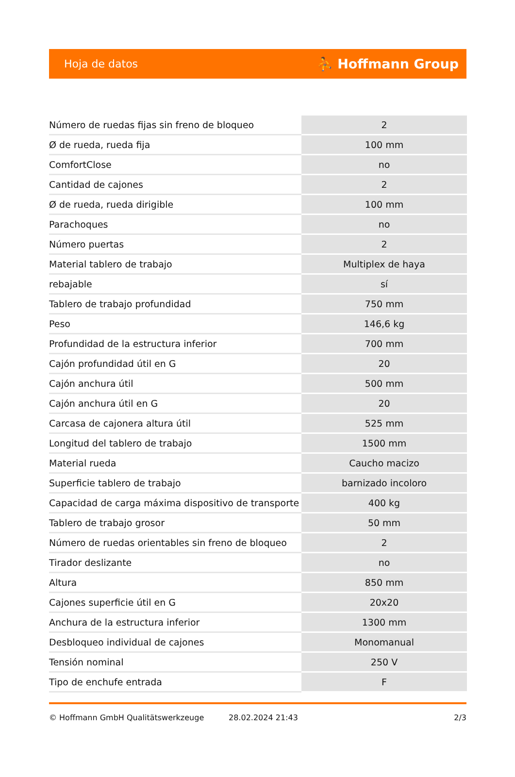Hoja de datos ⛹ Hoffmann Group
| Número de ruedas fijas sin freno de bloqueo | 2 |
| Ø de rueda, rueda fija | 100 mm |
| ComfortClose | no |
| Cantidad de cajones | 2 |
| Ø de rueda, rueda dirigible | 100 mm |
| Parachoques | no |
| Número puertas | 2 |
| Material tablero de trabajo | Multiplex de haya |
| rebajable | sí |
| Tablero de trabajo profundidad | 750 mm |
| Peso | 146,6 kg |
| Profundidad de la estructura inferior | 700 mm |
| Cajón profundidad útil en G | 20 |
| Cajón anchura útil | 500 mm |
| Cajón anchura útil en G | 20 |
| Carcasa de cajonera altura útil | 525 mm |
| Longitud del tablero de trabajo | 1500 mm |
| Material rueda | Caucho macizo |
| Superficie tablero de trabajo | barnizado incoloro |
| Capacidad de carga máxima dispositivo de transporte | 400 kg |
| Tablero de trabajo grosor | 50 mm |
| Número de ruedas orientables sin freno de bloqueo | 2 |
| Tirador deslizante | no |
| Altura | 850 mm |
| Cajones superficie útil en G | 20x20 |
| Anchura de la estructura inferior | 1300 mm |
| Desbloqueo individual de cajones | Monomanual |
| Tensión nominal | 250 V |
| Tipo de enchufe entrada | F |
© Hoffmann GmbH Qualitätswerkzeuge 28.02.2024 21:43 2/3